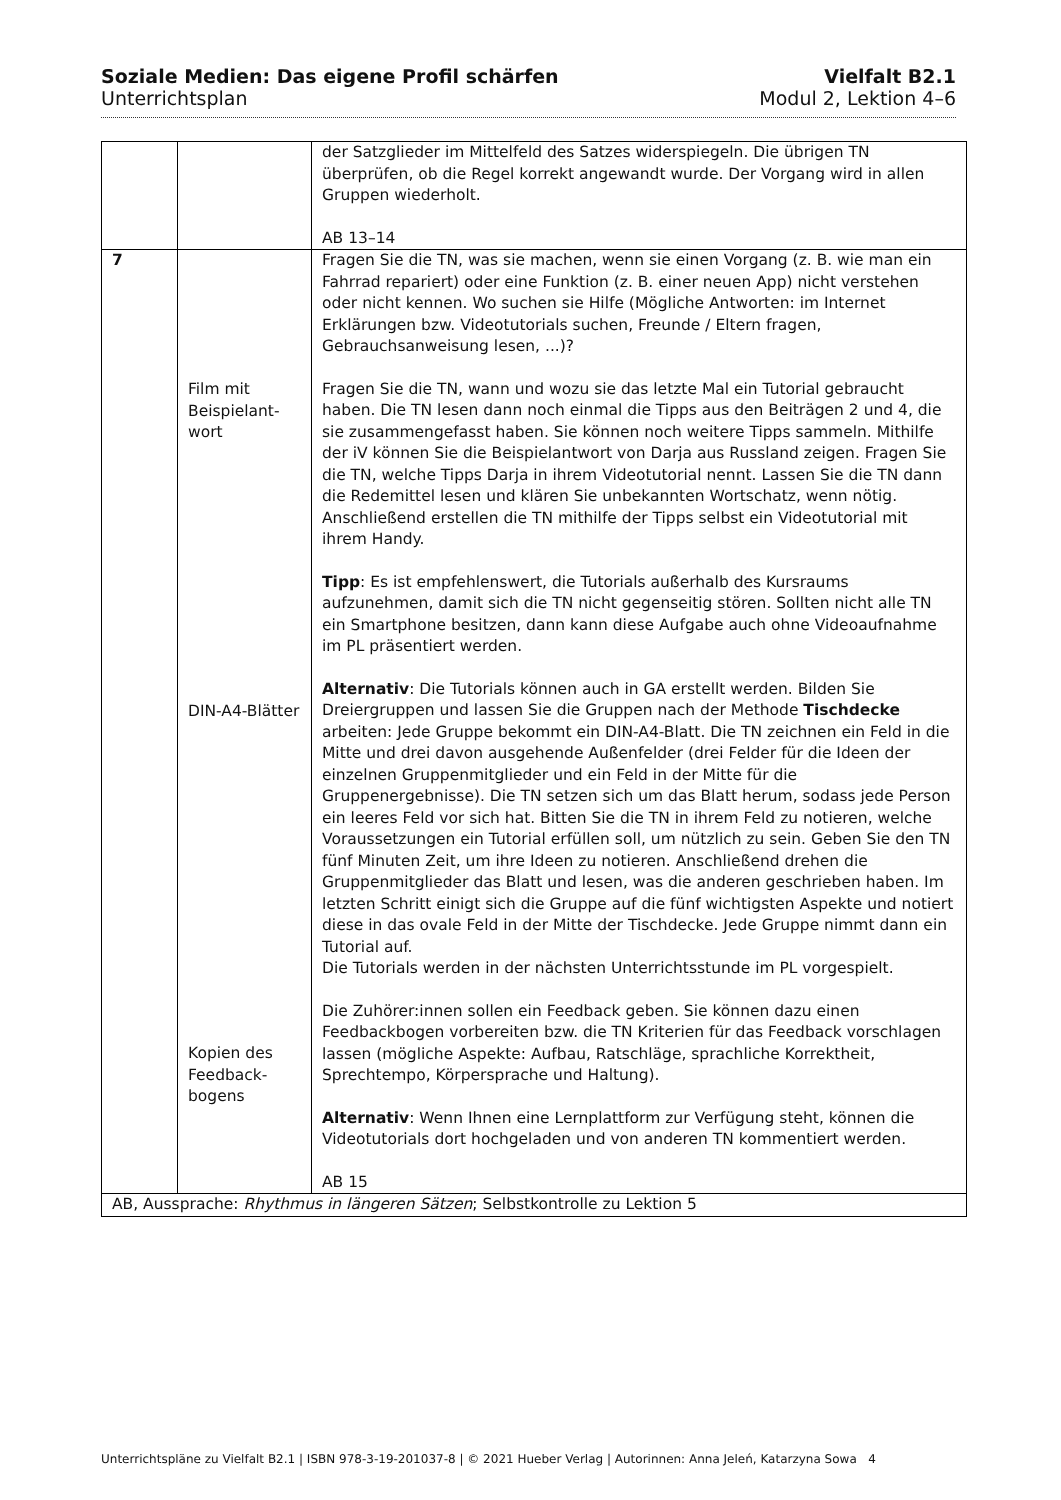Soziale Medien: Das eigene Profil schärfen Vielfalt B2.1
Unterrichtsplan Modul 2, Lektion 4–6
| | | der Satzglieder im Mittelfeld des Satzes widerspiegeln. Die übrigen TN überprüfen, ob die Regel korrekt angewandt wurde. Der Vorgang wird in allen Gruppen wiederholt. AB 13–14 |
| 7 | Film mit Beispielant-wort DIN-A4-Blätter Kopien des Feedback-bogens | Fragen Sie die TN, was sie machen, wenn sie einen Vorgang (z. B. wie man ein Fahrrad repariert) oder eine Funktion (z. B. einer neuen App) nicht verstehen oder nicht kennen. Wo suchen sie Hilfe (Mögliche Antworten: im Internet Erklärungen bzw. Videotutorials suchen, Freunde / Eltern fragen, Gebrauchsanweisung lesen, ...)? Fragen Sie die TN, wann und wozu sie das letzte Mal ein Tutorial gebraucht haben. Die TN lesen dann noch einmal die Tipps aus den Beiträgen 2 und 4, die sie zusammengefasst haben. Sie können noch weitere Tipps sammeln. Mithilfe der iV können Sie die Beispielantwort von Darja aus Russland zeigen. Fragen Sie die TN, welche Tipps Darja in ihrem Videotutorial nennt. Lassen Sie die TN dann die Redemittel lesen und klären Sie unbekannten Wortschatz, wenn nötig. Anschließend erstellen die TN mithilfe der Tipps selbst ein Videotutorial mit ihrem Handy. Tipp : Es ist empfehlenswert, die Tutorials außerhalb des Kursraums aufzunehmen, damit sich die TN nicht gegenseitig stören. Sollten nicht alle TN ein Smartphone besitzen, dann kann diese Aufgabe auch ohne Videoaufnahme im PL präsentiert werden. Alternativ : Die Tutorials können auch in GA erstellt werden. Bilden Sie Dreiergruppen und lassen Sie die Gruppen nach der Methode Tischdecke arbeiten: Jede Gruppe bekommt ein DIN-A4-Blatt. Die TN zeichnen ein Feld in die Mitte und drei davon ausgehende Außenfelder (drei Felder für die Ideen der einzelnen Gruppenmitglieder und ein Feld in der Mitte für die Gruppenergebnisse). Die TN setzen sich um das Blatt herum, sodass jede Person ein leeres Feld vor sich hat. Bitten Sie die TN in ihrem Feld zu notieren, welche Voraussetzungen ein Tutorial erfüllen soll, um nützlich zu sein. Geben Sie den TN fünf Minuten Zeit, um ihre Ideen zu notieren. Anschließend drehen die Gruppenmitglieder das Blatt und lesen, was die anderen geschrieben haben. Im letzten Schritt einigt sich die Gruppe auf die fünf wichtigsten Aspekte und notiert diese in das ovale Feld in der Mitte der Tischdecke. Jede Gruppe nimmt dann ein Tutorial auf. Die Tutorials werden in der nächsten Unterrichtsstunde im PL vorgespielt. Die Zuhörer:innen sollen ein Feedback geben. Sie können dazu einen Feedbackbogen vorbereiten bzw. die TN Kriterien für das Feedback vorschlagen lassen (mögliche Aspekte: Aufbau, Ratschläge, sprachliche Korrektheit, Sprechtempo, Körpersprache und Haltung). Alternativ : Wenn Ihnen eine Lernplattform zur Verfügung steht, können die Videotutorials dort hochgeladen und von anderen TN kommentiert werden. AB 15 |
| AB, Aussprache: Rhythmus in längeren Sätzen ; Selbstkontrolle zu Lektion 5 | | |
Unterrichtspläne zu Vielfalt B2.1 | ISBN 978-3-19-201037-8 | © 2021 Hueber Verlag | Autorinnen: Anna Jeleń, Katarzyna Sowa 4